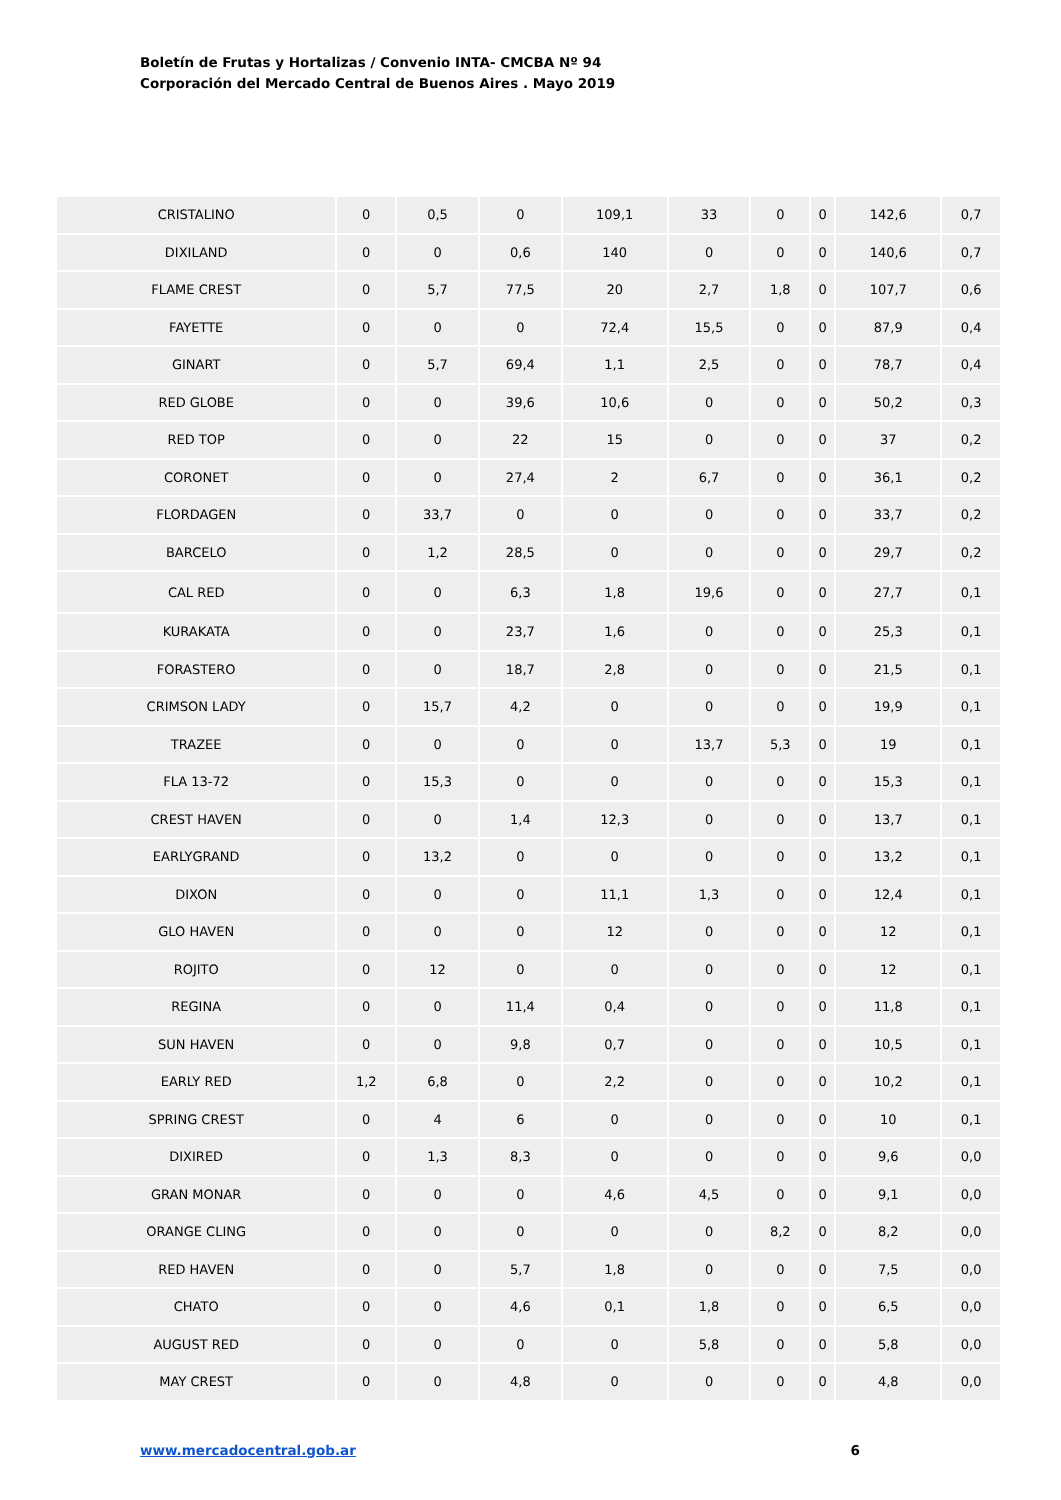Boletín de Frutas y Hortalizas / Convenio INTA- CMCBA Nº 94
Corporación del Mercado Central de Buenos Aires . Mayo 2019
| CRISTALINO | 0 | 0,5 | 0 | 109,1 | 33 | 0 | 0 | 142,6 | 0,7 |
| DIXILAND | 0 | 0 | 0,6 | 140 | 0 | 0 | 0 | 140,6 | 0,7 |
| FLAME CREST | 0 | 5,7 | 77,5 | 20 | 2,7 | 1,8 | 0 | 107,7 | 0,6 |
| FAYETTE | 0 | 0 | 0 | 72,4 | 15,5 | 0 | 0 | 87,9 | 0,4 |
| GINART | 0 | 5,7 | 69,4 | 1,1 | 2,5 | 0 | 0 | 78,7 | 0,4 |
| RED GLOBE | 0 | 0 | 39,6 | 10,6 | 0 | 0 | 0 | 50,2 | 0,3 |
| RED TOP | 0 | 0 | 22 | 15 | 0 | 0 | 0 | 37 | 0,2 |
| CORONET | 0 | 0 | 27,4 | 2 | 6,7 | 0 | 0 | 36,1 | 0,2 |
| FLORDAGEN | 0 | 33,7 | 0 | 0 | 0 | 0 | 0 | 33,7 | 0,2 |
| BARCELO | 0 | 1,2 | 28,5 | 0 | 0 | 0 | 0 | 29,7 | 0,2 |
| CAL RED | 0 | 0 | 6,3 | 1,8 | 19,6 | 0 | 0 | 27,7 | 0,1 |
| KURAKATA | 0 | 0 | 23,7 | 1,6 | 0 | 0 | 0 | 25,3 | 0,1 |
| FORASTERO | 0 | 0 | 18,7 | 2,8 | 0 | 0 | 0 | 21,5 | 0,1 |
| CRIMSON LADY | 0 | 15,7 | 4,2 | 0 | 0 | 0 | 0 | 19,9 | 0,1 |
| TRAZEE | 0 | 0 | 0 | 0 | 13,7 | 5,3 | 0 | 19 | 0,1 |
| FLA 13-72 | 0 | 15,3 | 0 | 0 | 0 | 0 | 0 | 15,3 | 0,1 |
| CREST HAVEN | 0 | 0 | 1,4 | 12,3 | 0 | 0 | 0 | 13,7 | 0,1 |
| EARLYGRAND | 0 | 13,2 | 0 | 0 | 0 | 0 | 0 | 13,2 | 0,1 |
| DIXON | 0 | 0 | 0 | 11,1 | 1,3 | 0 | 0 | 12,4 | 0,1 |
| GLO HAVEN | 0 | 0 | 0 | 12 | 0 | 0 | 0 | 12 | 0,1 |
| ROJITO | 0 | 12 | 0 | 0 | 0 | 0 | 0 | 12 | 0,1 |
| REGINA | 0 | 0 | 11,4 | 0,4 | 0 | 0 | 0 | 11,8 | 0,1 |
| SUN HAVEN | 0 | 0 | 9,8 | 0,7 | 0 | 0 | 0 | 10,5 | 0,1 |
| EARLY RED | 1,2 | 6,8 | 0 | 2,2 | 0 | 0 | 0 | 10,2 | 0,1 |
| SPRING CREST | 0 | 4 | 6 | 0 | 0 | 0 | 0 | 10 | 0,1 |
| DIXIRED | 0 | 1,3 | 8,3 | 0 | 0 | 0 | 0 | 9,6 | 0,0 |
| GRAN MONAR | 0 | 0 | 0 | 4,6 | 4,5 | 0 | 0 | 9,1 | 0,0 |
| ORANGE CLING | 0 | 0 | 0 | 0 | 0 | 8,2 | 0 | 8,2 | 0,0 |
| RED HAVEN | 0 | 0 | 5,7 | 1,8 | 0 | 0 | 0 | 7,5 | 0,0 |
| CHATO | 0 | 0 | 4,6 | 0,1 | 1,8 | 0 | 0 | 6,5 | 0,0 |
| AUGUST RED | 0 | 0 | 0 | 0 | 5,8 | 0 | 0 | 5,8 | 0,0 |
| MAY CREST | 0 | 0 | 4,8 | 0 | 0 | 0 | 0 | 4,8 | 0,0 |
www.mercadocentral.gob.ar 6